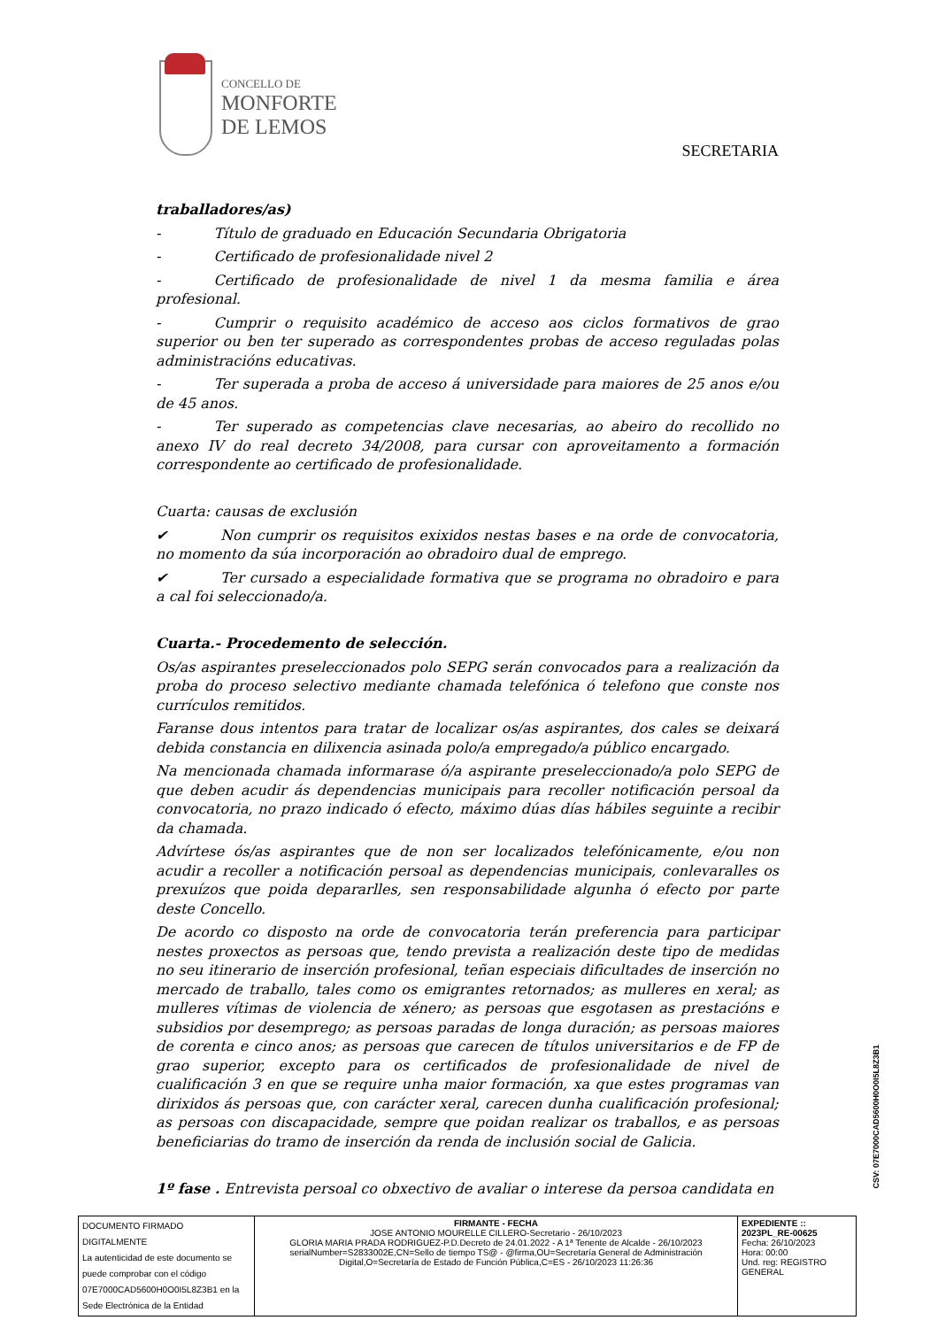CONCELLO DE
MONFORTE
DE LEMOS
SECRETARIA
traballadores/as)
- Título de graduado en Educación Secundaria Obrigatoria
- Certificado de profesionalidade nivel 2
- Certificado de profesionalidade de nivel 1 da mesma familia e área profesional.
- Cumprir o requisito académico de acceso aos ciclos formativos de grao superior ou ben ter superado as correspondentes probas de acceso reguladas polas administracións educativas.
- Ter superada a proba de acceso á universidade para maiores de 25 anos e/ou de 45 anos.
- Ter superado as competencias clave necesarias, ao abeiro do recollido no anexo IV do real decreto 34/2008, para cursar con aproveitamento a formación correspondente ao certificado de profesionalidade.
Cuarta: causas de exclusión
✔ Non cumprir os requisitos exixidos nestas bases e na orde de convocatoria, no momento da súa incorporación ao obradoiro dual de emprego.
✔ Ter cursado a especialidade formativa que se programa no obradoiro e para a cal foi seleccionado/a.
Cuarta.- Procedemento de selección.
Os/as aspirantes preseleccionados polo SEPG serán convocados para a realización da proba do proceso selectivo mediante chamada telefónica ó telefono que conste nos currículos remitidos.
Faranse dous intentos para tratar de localizar os/as aspirantes, dos cales se deixará debida constancia en dilixencia asinada polo/a empregado/a público encargado.
Na mencionada chamada informarase ó/a aspirante preseleccionado/a polo SEPG de que deben acudir ás dependencias municipais para recoller notificación persoal da convocatoria, no prazo indicado ó efecto, máximo dúas días hábiles seguinte a recibir da chamada.
Advírtese ós/as aspirantes que de non ser localizados telefónicamente, e/ou non acudir a recoller a notificación persoal as dependencias municipais, conlevaralles os prexuízos que poida depararlles, sen responsabilidade algunha ó efecto por parte deste Concello.
De acordo co disposto na orde de convocatoria terán preferencia para participar nestes proxectos as persoas que, tendo prevista a realización deste tipo de medidas no seu itinerario de inserción profesional, teñan especiais dificultades de inserción no mercado de traballo, tales como os emigrantes retornados; as mulleres en xeral; as mulleres vítimas de violencia de xénero; as persoas que esgotasen as prestacións e subsidios por desemprego; as persoas paradas de longa duración; as persoas maiores de corenta e cinco anos; as persoas que carecen de títulos universitarios e de FP de grao superior, excepto para os certificados de profesionalidade de nivel de cualificación 3 en que se require unha maior formación, xa que estes programas van dirixidos ás persoas que, con carácter xeral, carecen dunha cualificación profesional; as persoas con discapacidade, sempre que poidan realizar os traballos, e as persoas beneficiarias do tramo de inserción da renda de inclusión social de Galicia.
1º fase . Entrevista persoal co obxectivo de avaliar o interese da persoa candidata en
CSV: 07E7000CAD5600H0O0I5L8Z3B1
| DOCUMENTO FIRMADO DIGITALMENTE La autenticidad de este documento se puede comprobar con el código 07E7000CAD5600H0O0I5L8Z3B1 en la Sede Electrónica de la Entidad | FIRMANTE - FECHA JOSE ANTONIO MOURELLE CILLERO-Secretario - 26/10/2023 GLORIA MARIA PRADA RODRIGUEZ-P.D.Decreto de 24.01.2022 - A 1ª Tenente de Alcalde - 26/10/2023 serialNumber=S2833002E,CN=Sello de tiempo TS@ - @firma,OU=Secretaría General de Administración Digital,O=Secretaría de Estado de Función Pública,C=ES - 26/10/2023 11:26:36 | EXPEDIENTE :: 2023PL_RE-00625 Fecha: 26/10/2023 Hora: 00:00 Und. reg: REGISTRO GENERAL |